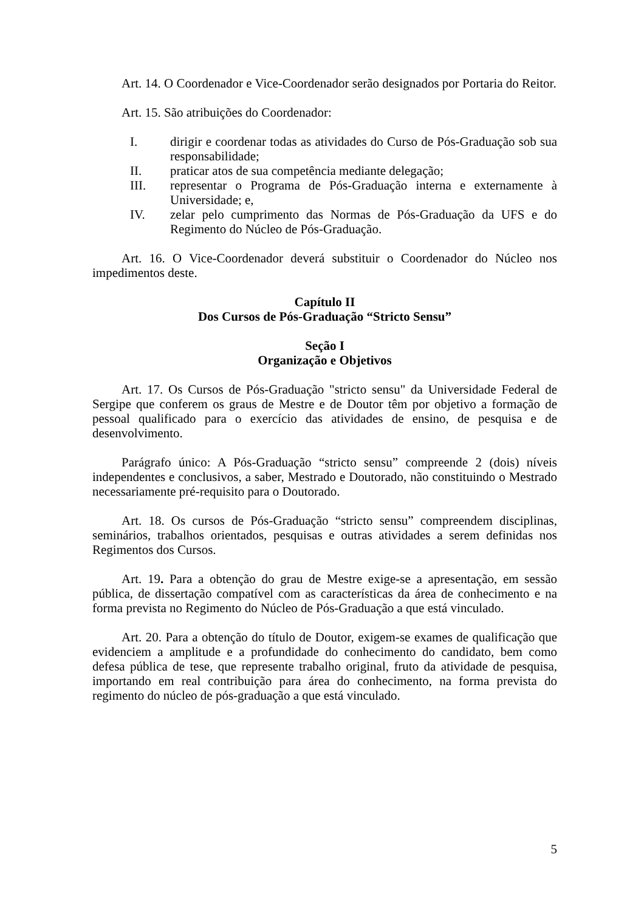Art. 14. O Coordenador e Vice-Coordenador serão designados por Portaria do Reitor.
Art. 15. São atribuições do Coordenador:
I. dirigir e coordenar todas as atividades do Curso de Pós-Graduação sob sua responsabilidade;
II. praticar atos de sua competência mediante delegação;
III. representar o Programa de Pós-Graduação interna e externamente à Universidade; e,
IV. zelar pelo cumprimento das Normas de Pós-Graduação da UFS e do Regimento do Núcleo de Pós-Graduação.
Art. 16. O Vice-Coordenador deverá substituir o Coordenador do Núcleo nos impedimentos deste.
Capítulo II
Dos Cursos de Pós-Graduação “Stricto Sensu”
Seção I
Organização e Objetivos
Art. 17. Os Cursos de Pós-Graduação "stricto sensu" da Universidade Federal de Sergipe que conferem os graus de Mestre e de Doutor têm por objetivo a formação de pessoal qualificado para o exercício das atividades de ensino, de pesquisa e de desenvolvimento.
Parágrafo único: A Pós-Graduação “stricto sensu” compreende 2 (dois) níveis independentes e conclusivos, a saber, Mestrado e Doutorado, não constituindo o Mestrado necessariamente pré-requisito para o Doutorado.
Art. 18. Os cursos de Pós-Graduação “stricto sensu” compreendem disciplinas, seminários, trabalhos orientados, pesquisas e outras atividades a serem definidas nos Regimentos dos Cursos.
Art. 19. Para a obtenção do grau de Mestre exige-se a apresentação, em sessão pública, de dissertação compatível com as características da área de conhecimento e na forma prevista no Regimento do Núcleo de Pós-Graduação a que está vinculado.
Art. 20. Para a obtenção do título de Doutor, exigem-se exames de qualificação que evidenciem a amplitude e a profundidade do conhecimento do candidato, bem como defesa pública de tese, que represente trabalho original, fruto da atividade de pesquisa, importando em real contribuição para área do conhecimento, na forma prevista do regimento do núcleo de pós-graduação a que está vinculado.
5